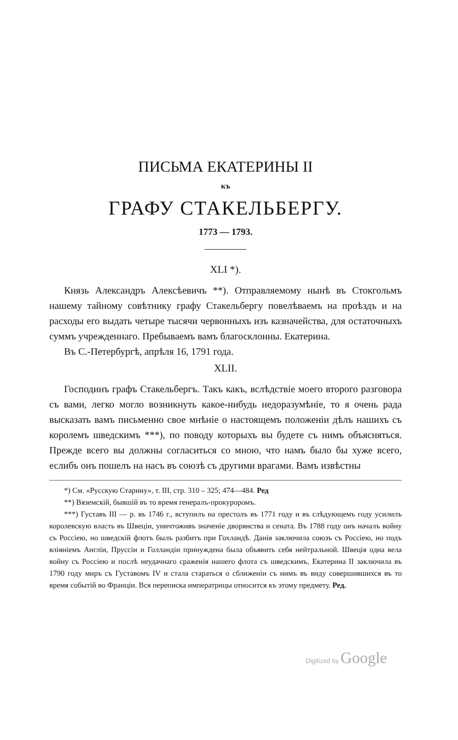ПИСЬМА ЕКАТЕРИНЫ II
къ
ГРАФУ СТАКЕЛЬБЕРГУ.
1773 — 1793.
XLI *).
Князь Александръ Алексѣевичъ **). Отправляемому нынѣ въ Стокгольмъ нашему тайному совѣтнику графу Стакельбергу повелѣваемъ на проѣздъ и на расходы его выдать четыре тысячи червонныхъ изъ казначейства, для остаточныхъ суммъ учрежденнаго. Пребываемъ вамъ благосклонны. Екатерина.
Въ С.-Петербургѣ, апрѣля 16, 1791 года.
XLII.
Господинъ графъ Стакельбергъ. Такъ какъ, вслѣдствіе моего второго разговора съ вами, легко могло возникнуть какое-нибудь недоразумѣніе, то я очень рада высказать вамъ письменно свое мнѣніе о настоящемъ положеніи дѣлъ нашихъ съ королемъ шведскимъ ***), по поводу которыхъ вы будете съ нимъ объясняться. Прежде всего вы должны согласиться со мною, что намъ было бы хуже всего, еслибъ онъ пошелъ на насъ въ союзѣ съ другими врагами. Вамъ извѣстны
*) См. «Русскую Старину», т. III, стр. 310 – 325; 474—484. Ред
**) Вяземскій, бывшій въ то время генералъ-прокуроромъ.
***) Густавъ III — р. въ 1746 г., вступилъ на престолъ въ 1771 году и въ слѣдующемъ году усилилъ королевскую власть въ Швеціи, уничтоживъ значеніе дворянства и сената. Въ 1788 году онъ началъ войну съ Россіею, но шведскій флотъ былъ разбитъ при Гохландѣ. Данія заключила союзъ съ Россіею, но подъ вліяніемъ Англіи, Пруссіи и Голландіи принуждена была объявить себя нейтральной. Швеція одна вела войну съ Россіею и послѣ неудачнаго сраженія нашего флота съ шведскимъ, Екатерина II заключила въ 1790 году миръ съ Густавомъ IV и стала стараться о сближеніи съ нимъ въ виду совершившихся въ то время событій во Франціи. Вся переписка императрицы относится къ этому предмету. Ред.
Digitized by Google